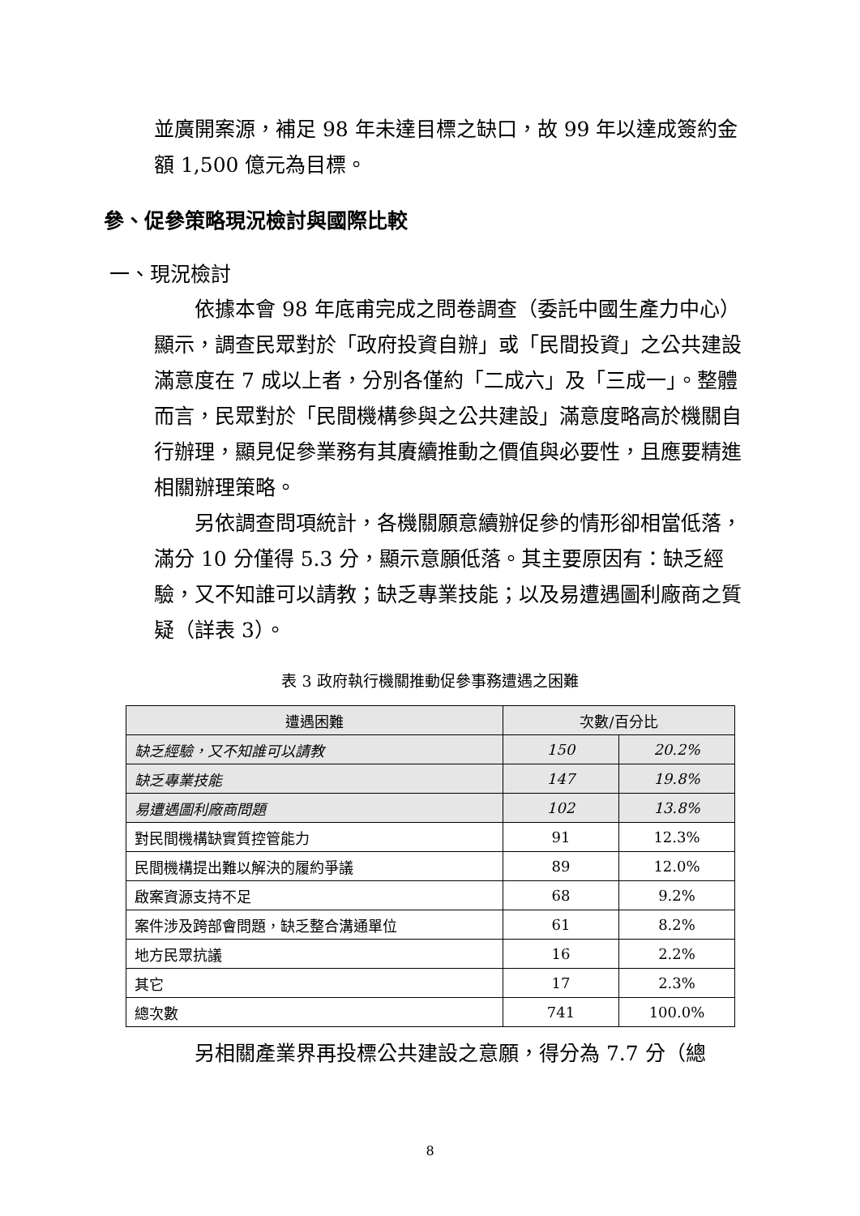並廣開案源，補足 98 年未達目標之缺口，故 99 年以達成簽約金額 1,500 億元為目標。
參、促參策略現況檢討與國際比較
一、現況檢討
　　依據本會 98 年底甫完成之問卷調查（委託中國生產力中心）顯示，調查民眾對於「政府投資自辦」或「民間投資」之公共建設滿意度在 7 成以上者，分別各僅約「二成六」及「三成一」。整體而言，民眾對於「民間機構參與之公共建設」滿意度略高於機關自行辦理，顯見促參業務有其賡續推動之價值與必要性，且應要精進相關辦理策略。
　　另依調查問項統計，各機關願意續辦促參的情形卻相當低落，滿分 10 分僅得 5.3 分，顯示意願低落。其主要原因有：缺乏經驗，又不知誰可以請教；缺乏專業技能；以及易遭遇圖利廠商之質疑（詳表 3）。
表 3 政府執行機關推動促參事務遭遇之困難
| 遭遇困難 | 次數/百分比 | |
| --- | --- | --- |
| 缺乏經驗，又不知誰可以請教 | 150 | 20.2% |
| 缺乏專業技能 | 147 | 19.8% |
| 易遭遇圖利廠商問題 | 102 | 13.8% |
| 對民間機構缺實質控管能力 | 91 | 12.3% |
| 民間機構提出難以解決的履約爭議 | 89 | 12.0% |
| 啟案資源支持不足 | 68 | 9.2% |
| 案件涉及跨部會問題，缺乏整合溝通單位 | 61 | 8.2% |
| 地方民眾抗議 | 16 | 2.2% |
| 其它 | 17 | 2.3% |
| 總次數 | 741 | 100.0% |
　　另相關產業界再投標公共建設之意願，得分為 7.7 分（總
8